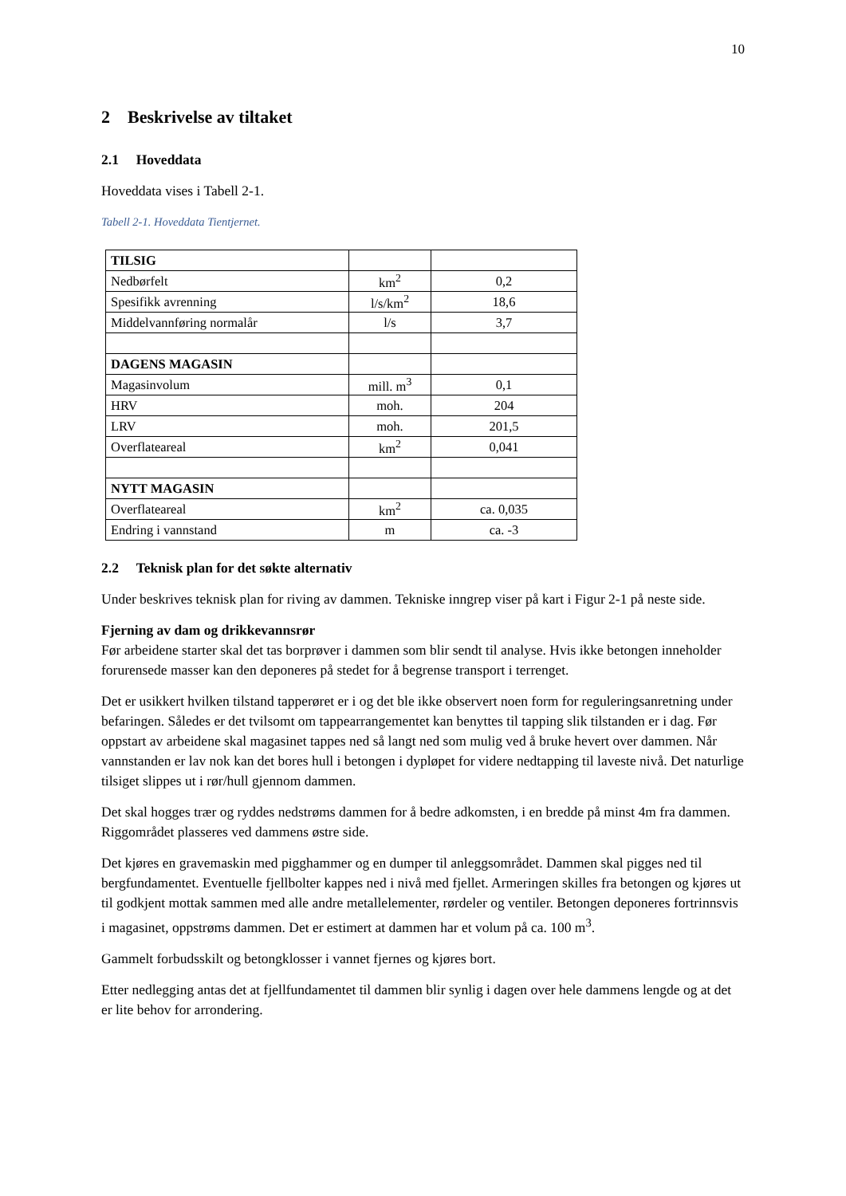10
2 Beskrivelse av tiltaket
2.1 Hoveddata
Hoveddata vises i Tabell 2-1.
Tabell 2-1. Hoveddata Tientjernet.
| TILSIG | | |
| Nedbørfelt | km<sup>2</sup> | 0,2 |
| Spesifikk avrenning | l/s/km<sup>2</sup> | 18,6 |
| Middelvannføring normalår | l/s | 3,7 |
| DAGENS MAGASIN | | |
| Magasinvolum | mill. m<sup>3</sup> | 0,1 |
| HRV | moh. | 204 |
| LRV | moh. | 201,5 |
| Overflateareal | km<sup>2</sup> | 0,041 |
| NYTT MAGASIN | | |
| Overflateareal | km<sup>2</sup> | ca. 0,035 |
| Endring i vannstand | m | ca. -3 |
2.2 Teknisk plan for det søkte alternativ
Under beskrives teknisk plan for riving av dammen. Tekniske inngrep viser på kart i Figur 2-1 på neste side.
Fjerning av dam og drikkevannsrør
Før arbeidene starter skal det tas borprøver i dammen som blir sendt til analyse. Hvis ikke betongen inneholder forurensede masser kan den deponeres på stedet for å begrense transport i terrenget.
Det er usikkert hvilken tilstand tapperøret er i og det ble ikke observert noen form for reguleringsanretning under befaringen. Således er det tvilsomt om tappearrangementet kan benyttes til tapping slik tilstanden er i dag. Før oppstart av arbeidene skal magasinet tappes ned så langt ned som mulig ved å bruke hevert over dammen. Når vannstanden er lav nok kan det bores hull i betongen i dypløpet for videre nedtapping til laveste nivå. Det naturlige tilsiget slippes ut i rør/hull gjennom dammen.
Det skal hogges trær og ryddes nedstrøms dammen for å bedre adkomsten, i en bredde på minst 4m fra dammen. Riggområdet plasseres ved dammens østre side.
Det kjøres en gravemaskin med pigghammer og en dumper til anleggsområdet. Dammen skal pigges ned til bergfundamentet. Eventuelle fjellbolter kappes ned i nivå med fjellet. Armeringen skilles fra betongen og kjøres ut til godkjent mottak sammen med alle andre metallelementer, rørdeler og ventiler. Betongen deponeres fortrinnsvis i magasinet, oppstrøms dammen. Det er estimert at dammen har et volum på ca. 100 m<sup>3</sup>.
Gammelt forbudsskilt og betongklosser i vannet fjernes og kjøres bort.
Etter nedlegging antas det at fjellfundamentet til dammen blir synlig i dagen over hele dammens lengde og at det er lite behov for arrondering.